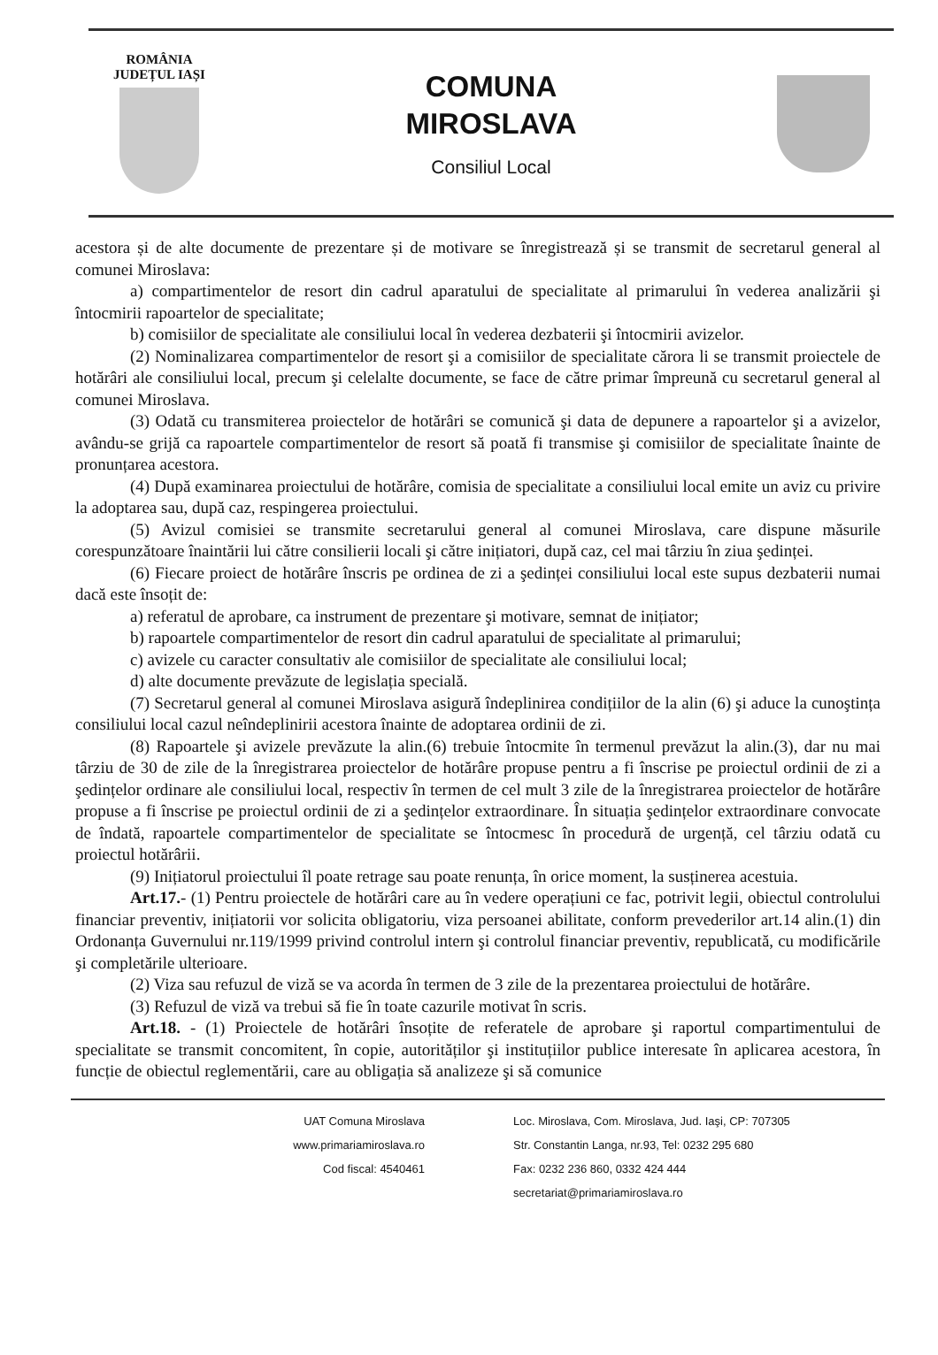ROMÂNIA
JUDEȚUL IAȘI
COMUNA
MIROSLAVA
Consiliul Local
acestora și de alte documente de prezentare și de motivare se înregistrează și se transmit de secretarul general al comunei Miroslava:
a) compartimentelor de resort din cadrul aparatului de specialitate al primarului în vederea analizării şi întocmirii rapoartelor de specialitate;
b) comisiilor de specialitate ale consiliului local în vederea dezbaterii şi întocmirii avizelor.
(2) Nominalizarea compartimentelor de resort şi a comisiilor de specialitate cărora li se transmit proiectele de hotărâri ale consiliului local, precum şi celelalte documente, se face de către primar împreună cu secretarul general al comunei Miroslava.
(3) Odată cu transmiterea proiectelor de hotărâri se comunică şi data de depunere a rapoartelor şi a avizelor, avându-se grijă ca rapoartele compartimentelor de resort să poată fi transmise şi comisiilor de specialitate înainte de pronunțarea acestora.
(4) După examinarea proiectului de hotărâre, comisia de specialitate a consiliului local emite un aviz cu privire la adoptarea sau, după caz, respingerea proiectului.
(5) Avizul comisiei se transmite secretarului general al comunei Miroslava, care dispune măsurile corespunzătoare înaintării lui către consilierii locali şi către inițiatori, după caz, cel mai târziu în ziua şedinței.
(6) Fiecare proiect de hotărâre înscris pe ordinea de zi a şedinței consiliului local este supus dezbaterii numai dacă este însoțit de:
a) referatul de aprobare, ca instrument de prezentare şi motivare, semnat de inițiator;
b) rapoartele compartimentelor de resort din cadrul aparatului de specialitate al primarului;
c) avizele cu caracter consultativ ale comisiilor de specialitate ale consiliului local;
d) alte documente prevăzute de legislația specială.
(7) Secretarul general al comunei Miroslava asigură îndeplinirea condițiilor de la alin (6) şi aduce la cunoştința consiliului local cazul neîndeplinirii acestora înainte de adoptarea ordinii de zi.
(8) Rapoartele şi avizele prevăzute la alin.(6) trebuie întocmite în termenul prevăzut la alin.(3), dar nu mai târziu de 30 de zile de la înregistrarea proiectelor de hotărâre propuse pentru a fi înscrise pe proiectul ordinii de zi a şedințelor ordinare ale consiliului local, respectiv în termen de cel mult 3 zile de la înregistrarea proiectelor de hotărâre propuse a fi înscrise pe proiectul ordinii de zi a şedințelor extraordinare. În situația şedințelor extraordinare convocate de îndată, rapoartele compartimentelor de specialitate se întocmesc în procedură de urgență, cel târziu odată cu proiectul hotărârii.
(9) Inițiatorul proiectului îl poate retrage sau poate renunța, în orice moment, la susținerea acestuia.
Art.17.- (1) Pentru proiectele de hotărâri care au în vedere operațiuni ce fac, potrivit legii, obiectul controlului financiar preventiv, inițiatorii vor solicita obligatoriu, viza persoanei abilitate, conform prevederilor art.14 alin.(1) din Ordonanța Guvernului nr.119/1999 privind controlul intern şi controlul financiar preventiv, republicată, cu modificările şi completările ulterioare.
(2) Viza sau refuzul de viză se va acorda în termen de 3 zile de la prezentarea proiectului de hotărâre.
(3) Refuzul de viză va trebui să fie în toate cazurile motivat în scris.
Art.18. - (1) Proiectele de hotărâri însoțite de referatele de aprobare şi raportul compartimentului de specialitate se transmit concomitent, în copie, autorităților şi instituțiilor publice interesate în aplicarea acestora, în funcție de obiectul reglementării, care au obligația să analizeze şi să comunice
UAT Comuna Miroslava
www.primariamiroslava.ro
Cod fiscal: 4540461
Loc. Miroslava, Com. Miroslava, Jud. Iaşi, CP: 707305
Str. Constantin Langa, nr.93, Tel: 0232 295 680
Fax: 0232 236 860, 0332 424 444
secretariat@primariamiroslava.ro